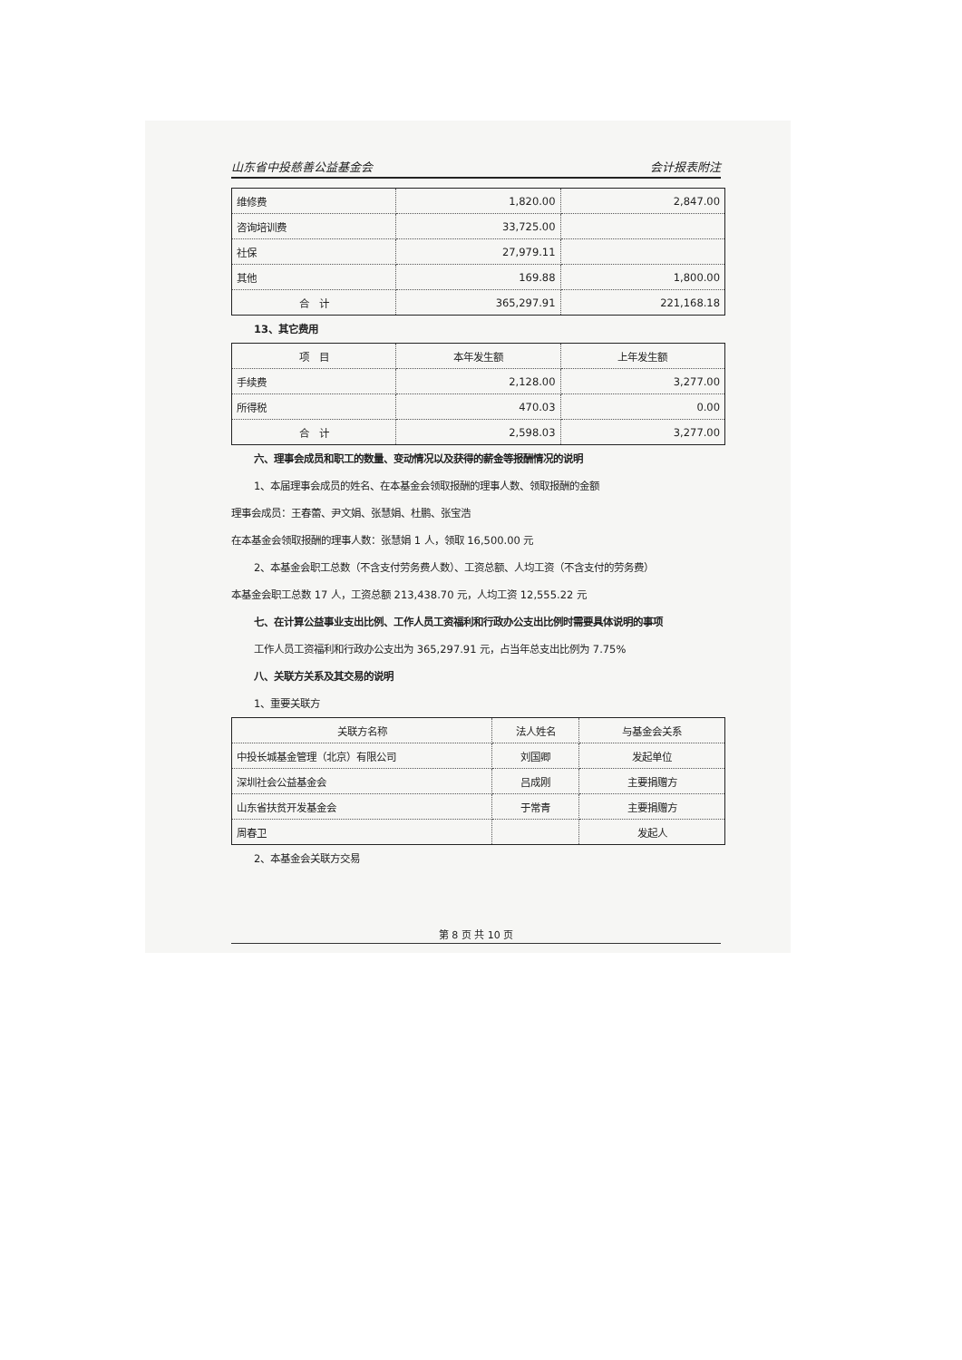山东省中投慈善公益基金会 会计报表附注
| 维修费 | 1,820.00 | 2,847.00 |
| 咨询培训费 | 33,725.00 | |
| 社保 | 27,979.11 | |
| 其他 | 169.88 | 1,800.00 |
| 合 计 | 365,297.91 | 221,168.18 |
13、其它费用
| 项 目 | 本年发生额 | 上年发生额 |
| --- | --- | --- |
| 手续费 | 2,128.00 | 3,277.00 |
| 所得税 | 470.03 | 0.00 |
| 合 计 | 2,598.03 | 3,277.00 |
六、理事会成员和职工的数量、变动情况以及获得的薪金等报酬情况的说明
1、本届理事会成员的姓名、在本基金会领取报酬的理事人数、领取报酬的金额
理事会成员：王春蕾、尹文娟、张慧娟、杜鹏、张宝浩
在本基金会领取报酬的理事人数：张慧娟 1 人，领取 16,500.00 元
2、本基金会职工总数（不含支付劳务费人数）、工资总额、人均工资（不含支付的劳务费）
本基金会职工总数 17 人，工资总额 213,438.70 元，人均工资 12,555.22 元
七、在计算公益事业支出比例、工作人员工资福利和行政办公支出比例时需要具体说明的事项
工作人员工资福利和行政办公支出为 365,297.91 元，占当年总支出比例为 7.75%
八、关联方关系及其交易的说明
1、重要关联方
| 关联方名称 | 法人姓名 | 与基金会关系 |
| --- | --- | --- |
| 中投长城基金管理（北京）有限公司 | 刘国卿 | 发起单位 |
| 深圳社会公益基金会 | 吕成刚 | 主要捐赠方 |
| 山东省扶贫开发基金会 | 于常青 | 主要捐赠方 |
| 周春卫 | | 发起人 |
2、本基金会关联方交易
第 8 页 共 10 页